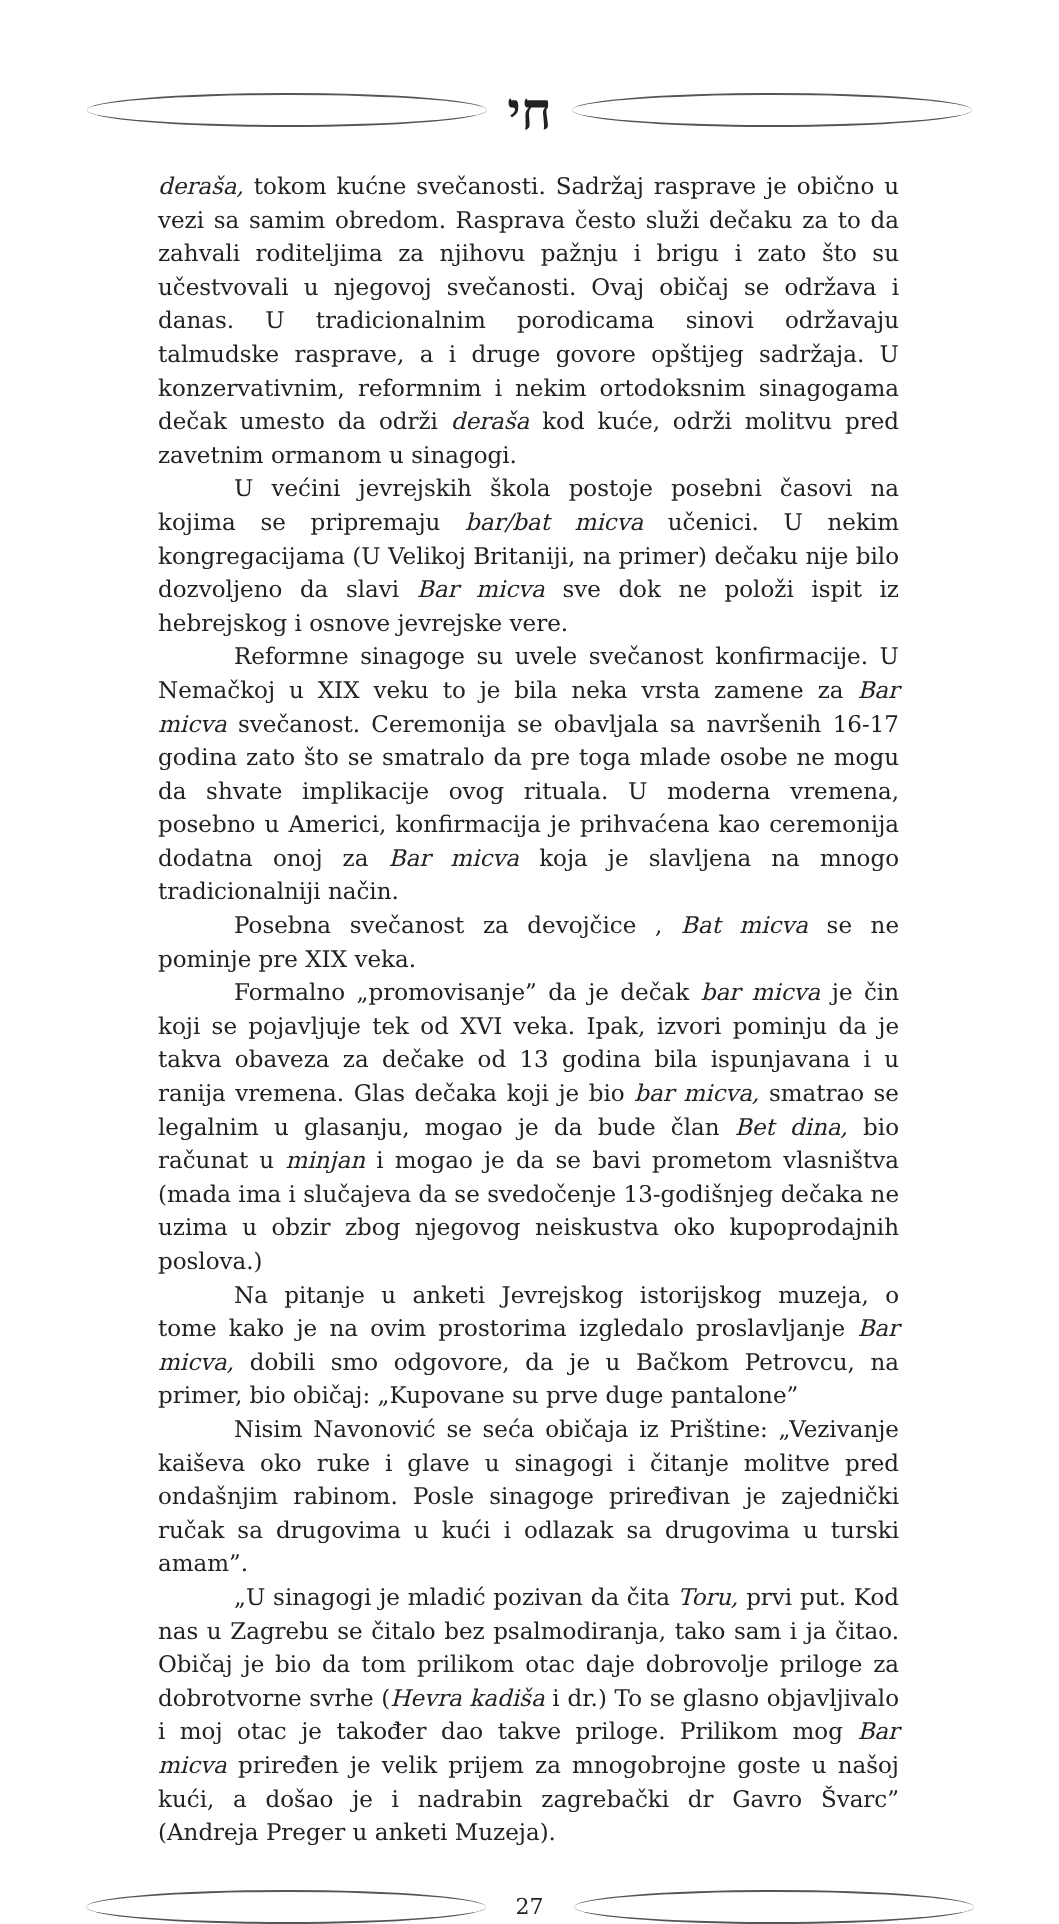חי
deraša, tokom kućne svečanosti. Sadržaj rasprave je obično u vezi sa samim obredom. Rasprava često služi dečaku za to da zahvali roditeljima za njihovu pažnju i brigu i zato što su učestvovali u njegovoj svečanosti. Ovaj običaj se održava i danas. U tradicionalnim porodicama sinovi održavaju talmudske rasprave, a i druge govore opštijeg sadržaja. U konzervativnim, reformnim i nekim ortodoksnim sinagogama dečak umesto da održi deraša kod kuće, održi molitvu pred zavetnim ormanom u sinagogi.
U većini jevrejskih škola postoje posebni časovi na kojima se pripremaju bar/bat micva učenici. U nekim kongregacijama (U Velikoj Britaniji, na primer) dečaku nije bilo dozvoljeno da slavi Bar micva sve dok ne položi ispit iz hebrejskog i osnove jevrejske vere.
Reformne sinagoge su uvele svečanost konfirmacije. U Nemačkoj u XIX veku to je bila neka vrsta zamene za Bar micva svečanost. Ceremonija se obavljala sa navršenih 16-17 godina zato što se smatralo da pre toga mlade osobe ne mogu da shvate implikacije ovog rituala. U moderna vremena, posebno u Americi, konfirmacija je prihvaćena kao ceremonija dodatna onoj za Bar micva koja je slavljena na mnogo tradicionalniji način.
Posebna svečanost za devojčice , Bat micva se ne pominje pre XIX veka.
Formalno „promovisanje” da je dečak bar micva je čin koji se pojavljuje tek od XVI veka. Ipak, izvori pominju da je takva obaveza za dečake od 13 godina bila ispunjavana i u ranija vremena. Glas dečaka koji je bio bar micva, smatrao se legalnim u glasanju, mogao je da bude član Bet dina, bio računat u minjan i mogao je da se bavi prometom vlasništva (mada ima i slučajeva da se svedočenje 13-godišnjeg dečaka ne uzima u obzir zbog njegovog neiskustva oko kupoprodajnih poslova.)
Na pitanje u anketi Jevrejskog istorijskog muzeja, o tome kako je na ovim prostorima izgledalo proslavljanje Bar micva, dobili smo odgovore, da je u Bačkom Petrovcu, na primer, bio običaj: „Kupovane su prve duge pantalone”
Nisim Navonović se seća običaja iz Prištine: „Vezivanje kaiševa oko ruke i glave u sinagogi i čitanje molitve pred ondašnjim rabinom. Posle sinagoge priređivan je zajednički ručak sa drugovima u kući i odlazak sa drugovima u turski amam”.
„U sinagogi je mladić pozivan da čita Toru, prvi put. Kod nas u Zagrebu se čitalo bez psalmodiranja, tako sam i ja čitao. Običaj je bio da tom prilikom otac daje dobrovolje priloge za dobrotvorne svrhe (Hevra kadiša i dr.) To se glasno objavljivalo i moj otac je također dao takve priloge. Prilikom mog Bar micva priređen je velik prijem za mnogobrojne goste u našoj kući, a došao je i nadrabin zagrebački dr Gavro Švarc” (Andreja Preger u anketi Muzeja).
27